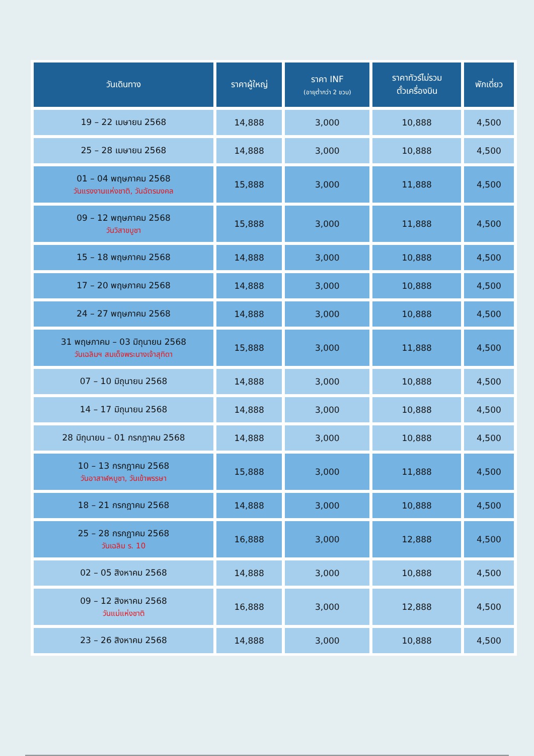| วันเดินทาง | ราคาผู้ใหญ่ | ราคา INF (อายุต่ำกว่า 2 ขวบ) | ราคาทัวร์ไม่รวม ตั๋วเครื่องบิน | พักเดี่ยว |
| --- | --- | --- | --- | --- |
| 19 – 22 เมษายน 2568 | 14,888 | 3,000 | 10,888 | 4,500 |
| 25 – 28 เมษายน 2568 | 14,888 | 3,000 | 10,888 | 4,500 |
| 01 – 04 พฤษภาคม 2568 วันแรงงานแห่งชาติ, วันฉัตรมงคล | 15,888 | 3,000 | 11,888 | 4,500 |
| 09 – 12 พฤษภาคม 2568 วันวิสาขบูชา | 15,888 | 3,000 | 11,888 | 4,500 |
| 15 – 18 พฤษภาคม 2568 | 14,888 | 3,000 | 10,888 | 4,500 |
| 17 – 20 พฤษภาคม 2568 | 14,888 | 3,000 | 10,888 | 4,500 |
| 24 – 27 พฤษภาคม 2568 | 14,888 | 3,000 | 10,888 | 4,500 |
| 31 พฤษภาคม – 03 มิถุนายน 2568 วันเฉลิมฯ สมเด็จพระนางเจ้าสุทิดา | 15,888 | 3,000 | 11,888 | 4,500 |
| 07 – 10 มิถุนายน 2568 | 14,888 | 3,000 | 10,888 | 4,500 |
| 14 – 17 มิถุนายน 2568 | 14,888 | 3,000 | 10,888 | 4,500 |
| 28 มิถุนายน – 01 กรกฎาคม 2568 | 14,888 | 3,000 | 10,888 | 4,500 |
| 10 – 13 กรกฎาคม 2568 วันอาสาฬหบูชา, วันเข้าพรรษา | 15,888 | 3,000 | 11,888 | 4,500 |
| 18 – 21 กรกฎาคม 2568 | 14,888 | 3,000 | 10,888 | 4,500 |
| 25 – 28 กรกฎาคม 2568 วันเฉลิม ร. 10 | 16,888 | 3,000 | 12,888 | 4,500 |
| 02 – 05 สิงหาคม 2568 | 14,888 | 3,000 | 10,888 | 4,500 |
| 09 – 12 สิงหาคม 2568 วันแม่แห่งชาติ | 16,888 | 3,000 | 12,888 | 4,500 |
| 23 – 26 สิงหาคม 2568 | 14,888 | 3,000 | 10,888 | 4,500 |